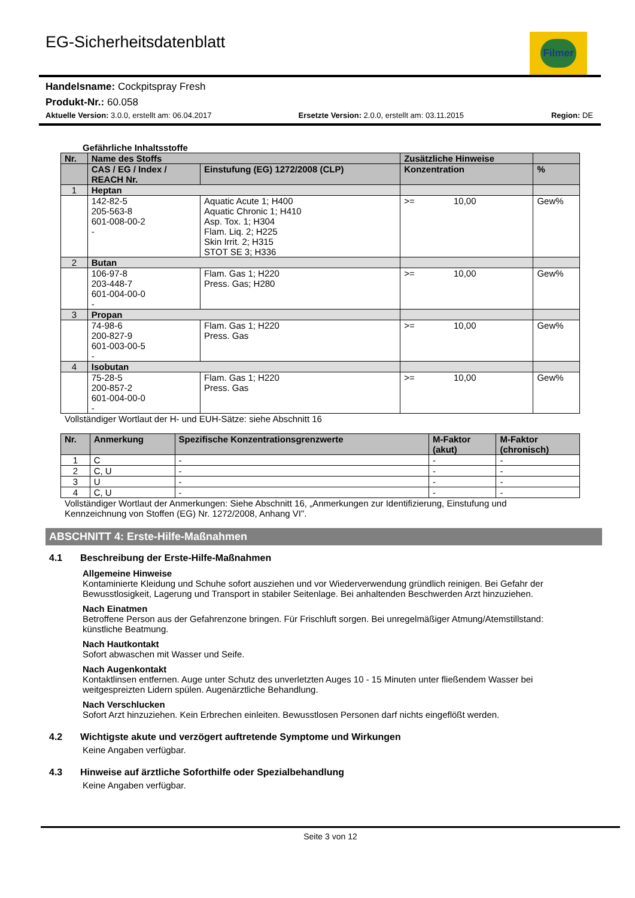EG-Sicherheitsdatenblatt
Filmer
Handelsname: Cockpitspray Fresh
Produkt-Nr.: 60.058
Aktuelle Version: 3.0.0, erstellt am: 06.04.2017
Ersetzte Version: 2.0.0, erstellt am: 03.11.2015
Region: DE
Gefährliche Inhaltsstoffe
| Nr. | Name des Stoffs | | Zusätzliche Hinweise | | |
| --- | --- | --- | --- | --- | --- |
| | CAS / EG / Index / REACH Nr. | Einstufung (EG) 1272/2008 (CLP) | Konzentration | | % |
| 1 | Heptan | | | | |
| | 142-82-5 205-563-8 601-008-00-2 - | Aquatic Acute 1; H400 Aquatic Chronic 1; H410 Asp. Tox. 1; H304 Flam. Liq. 2; H225 Skin Irrit. 2; H315 STOT SE 3; H336 | >= | 10,00 | Gew% |
| 2 | Butan | | | | |
| | 106-97-8 203-448-7 601-004-00-0 - | Flam. Gas 1; H220 Press. Gas; H280 | >= | 10,00 | Gew% |
| 3 | Propan | | | | |
| | 74-98-6 200-827-9 601-003-00-5 - | Flam. Gas 1; H220 Press. Gas | >= | 10,00 | Gew% |
| 4 | Isobutan | | | | |
| | 75-28-5 200-857-2 601-004-00-0 - | Flam. Gas 1; H220 Press. Gas | >= | 10,00 | Gew% |
Vollständiger Wortlaut der H- und EUH-Sätze: siehe Abschnitt 16
| Nr. | Anmerkung | Spezifische Konzentrationsgrenzwerte | M-Faktor (akut) | M-Faktor (chronisch) |
| --- | --- | --- | --- | --- |
| 1 | C | - | - | - |
| 2 | C, U | - | - | - |
| 3 | U | - | - | - |
| 4 | C, U | - | - | - |
Vollständiger Wortlaut der Anmerkungen: Siehe Abschnitt 16, „Anmerkungen zur Identifizierung, Einstufung und
Kennzeichnung von Stoffen (EG) Nr. 1272/2008, Anhang VI".
ABSCHNITT 4: Erste-Hilfe-Maßnahmen
4.1 Beschreibung der Erste-Hilfe-Maßnahmen
Allgemeine Hinweise
Kontaminierte Kleidung und Schuhe sofort ausziehen und vor Wiederverwendung gründlich reinigen. Bei Gefahr der Bewusstlosigkeit, Lagerung und Transport in stabiler Seitenlage. Bei anhaltenden Beschwerden Arzt hinzuziehen.
Nach Einatmen
Betroffene Person aus der Gefahrenzone bringen. Für Frischluft sorgen. Bei unregelmäßiger Atmung/Atemstillstand: künstliche Beatmung.
Nach Hautkontakt
Sofort abwaschen mit Wasser und Seife.
Nach Augenkontakt
Kontaktlinsen entfernen. Auge unter Schutz des unverletzten Auges 10 - 15 Minuten unter fließendem Wasser bei weitgespreizten Lidern spülen. Augenärztliche Behandlung.
Nach Verschlucken
Sofort Arzt hinzuziehen. Kein Erbrechen einleiten. Bewusstlosen Personen darf nichts eingeflößt werden.
4.2 Wichtigste akute und verzögert auftretende Symptome und Wirkungen
Keine Angaben verfügbar.
4.3 Hinweise auf ärztliche Soforthilfe oder Spezialbehandlung
Keine Angaben verfügbar.
Seite 3 von 12